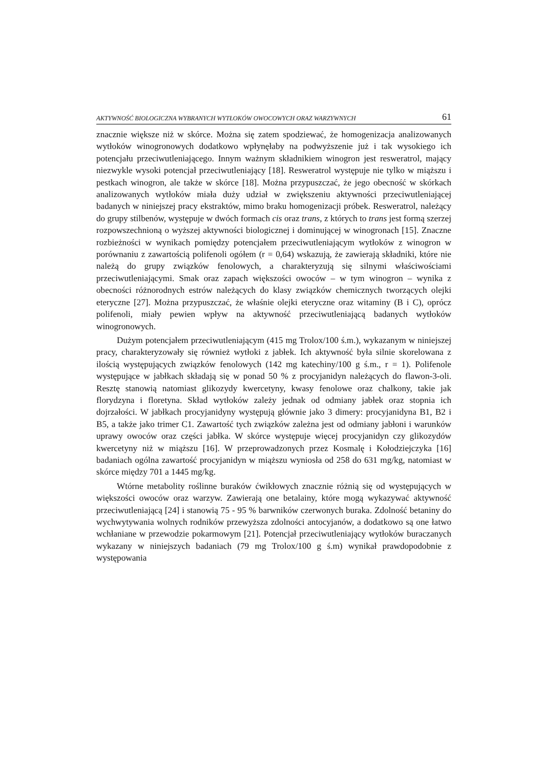AKTYWNOŚĆ BIOLOGICZNA WYBRANYCH WYTŁOKÓW OWOCOWYCH ORAZ WARZYWNYCH 61
znacznie większe niż w skórce. Można się zatem spodziewać, że homogenizacja analizowanych wytłoków winogronowych dodatkowo wpłynęłaby na podwyższenie już i tak wysokiego ich potencjału przeciwutleniającego. Innym ważnym składnikiem winogron jest resweratrol, mający niezwykle wysoki potencjał przeciwutleniający [18]. Resweratrol występuje nie tylko w miąższu i pestkach winogron, ale także w skórce [18]. Można przypuszczać, że jego obecność w skórkach analizowanych wytłoków miała duży udział w zwiększeniu aktywności przeciwutleniającej badanych w niniejszej pracy ekstraktów, mimo braku homogenizacji próbek. Resweratrol, należący do grupy stilbenów, występuje w dwóch formach cis oraz trans, z których to trans jest formą szerzej rozpowszechnioną o wyższej aktywności biologicznej i dominującej w winogronach [15]. Znaczne rozbieżności w wynikach pomiędzy potencjałem przeciwutleniającym wytłoków z winogron w porównaniu z zawartością polifenoli ogółem (r = 0,64) wskazują, że zawierają składniki, które nie należą do grupy związków fenolowych, a charakteryzują się silnymi właściwościami przeciwutleniającymi. Smak oraz zapach większości owoców – w tym winogron – wynika z obecności różnorodnych estrów należących do klasy związków chemicznych tworzących olejki eteryczne [27]. Można przypuszczać, że właśnie olejki eteryczne oraz witaminy (B i C), oprócz polifenoli, miały pewien wpływ na aktywność przeciwutleniającą badanych wytłoków winogronowych.
Dużym potencjałem przeciwutleniającym (415 mg Trolox/100 ś.m.), wykazanym w niniejszej pracy, charakteryzowały się również wytłoki z jabłek. Ich aktywność była silnie skorelowana z ilością występujących związków fenolowych (142 mg katechiny/100 g ś.m., r = 1). Polifenole występujące w jabłkach składają się w ponad 50 % z procyjanidyn należących do flawon-3-oli. Resztę stanowią natomiast glikozydy kwercetyny, kwasy fenolowe oraz chalkony, takie jak florydzyna i floretyna. Skład wytłoków zależy jednak od odmiany jabłek oraz stopnia ich dojrzałości. W jabłkach procyjanidyny występują głównie jako 3 dimery: procyjanidyna B1, B2 i B5, a także jako trimer C1. Zawartość tych związków zależna jest od odmiany jabłoni i warunków uprawy owoców oraz części jabłka. W skórce występuje więcej procyjanidyn czy glikozydów kwercetyny niż w miąższu [16]. W przeprowadzonych przez Kosmalę i Kołodziejczyka [16] badaniach ogólna zawartość procyjanidyn w miąższu wyniosła od 258 do 631 mg/kg, natomiast w skórce między 701 a 1445 mg/kg.
Wtórne metabolity roślinne buraków ćwikłowych znacznie różnią się od występujących w większości owoców oraz warzyw. Zawierają one betalainy, które mogą wykazywać aktywność przeciwutleniającą [24] i stanowią 75 - 95 % barwników czerwonych buraka. Zdolność betaniny do wychwytywania wolnych rodników przewyższa zdolności antocyjanów, a dodatkowo są one łatwo wchłaniane w przewodzie pokarmowym [21]. Potencjał przeciwutleniający wytłoków buraczanych wykazany w niniejszych badaniach (79 mg Trolox/100 g ś.m) wynikał prawdopodobnie z występowania